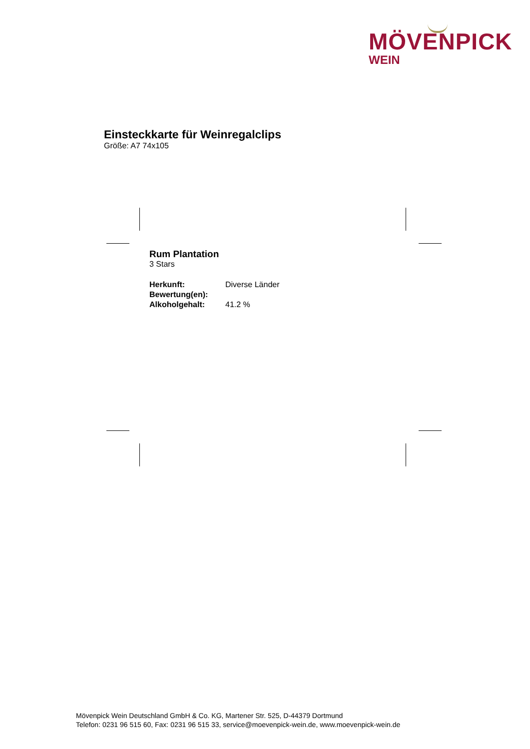MÖVENPICK
WEIN
Einsteckkarte für Weinregalclips
Größe: A7 74x105
Rum Plantation
3 Stars
| Herkunft: | Diverse Länder |
| Bewertung(en): | |
| Alkoholgehalt: | 41.2 % |
Mövenpick Wein Deutschland GmbH & Co. KG, Martener Str. 525, D-44379 Dortmund
Telefon: 0231 96 515 60, Fax: 0231 96 515 33, service@moevenpick-wein.de, www.moevenpick-wein.de